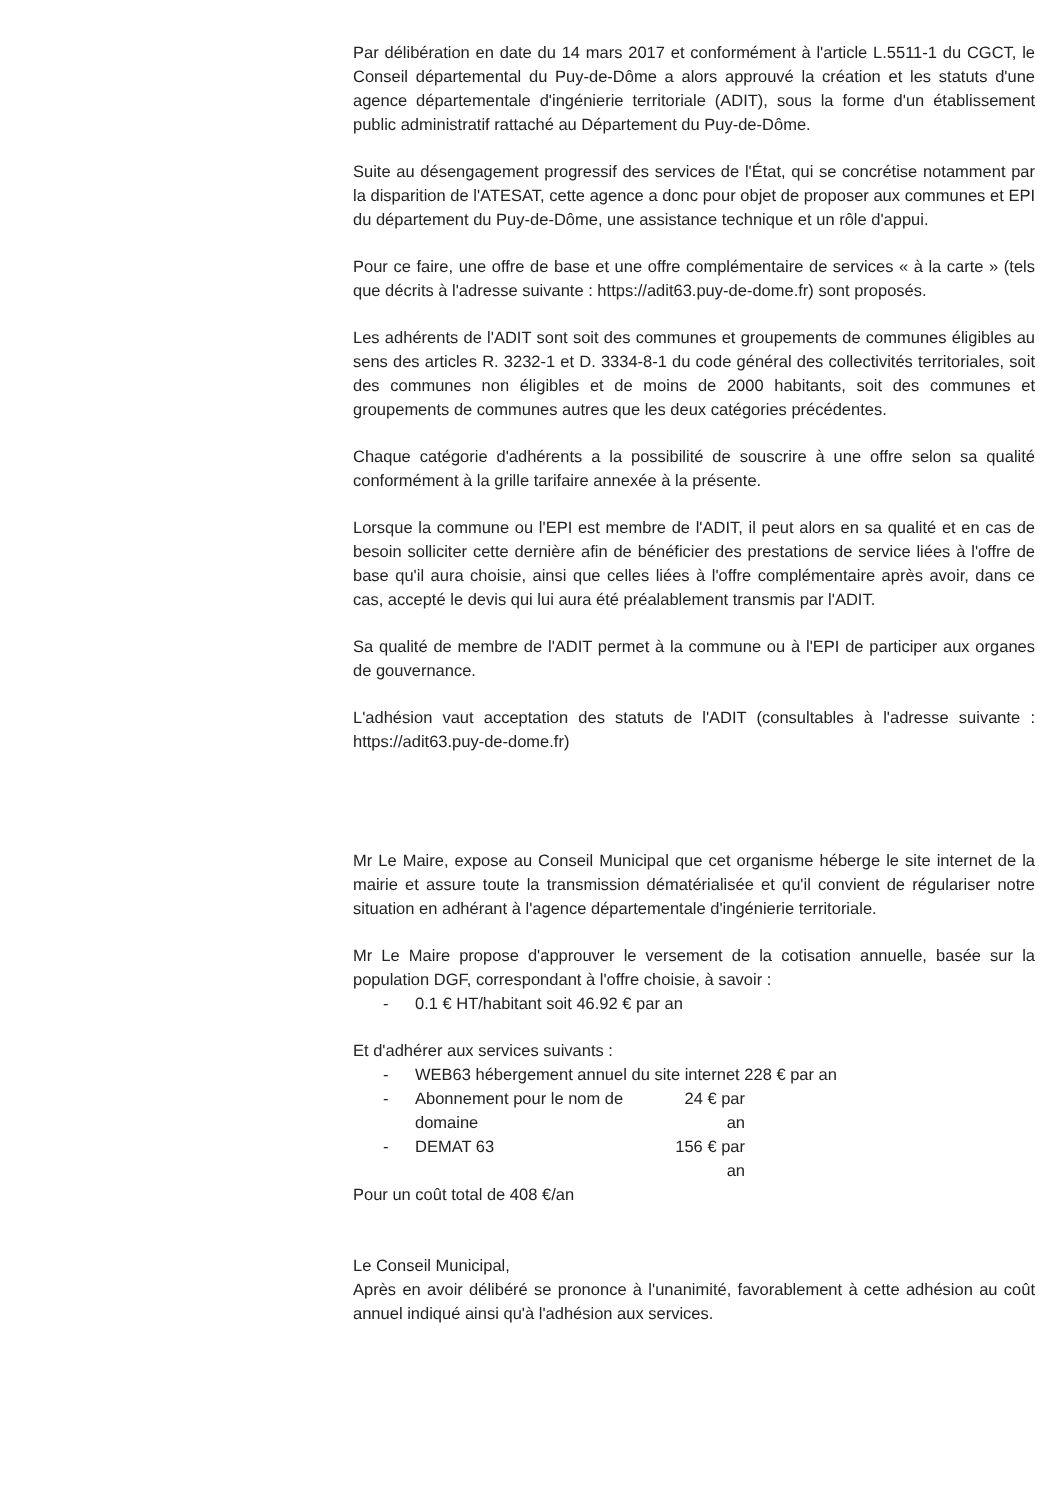Par délibération en date du 14 mars 2017 et conformément à l'article L.5511-1 du CGCT, le Conseil départemental du Puy-de-Dôme a alors approuvé la création et les statuts d'une agence départementale d'ingénierie territoriale (ADIT), sous la forme d'un établissement public administratif rattaché au Département du Puy-de-Dôme.
Suite au désengagement progressif des services de l'État, qui se concrétise notamment par la disparition de l'ATESAT, cette agence a donc pour objet de proposer aux communes et EPI du département du Puy-de-Dôme, une assistance technique et un rôle d'appui.
Pour ce faire, une offre de base et une offre complémentaire de services « à la carte » (tels que décrits à l'adresse suivante : https://adit63.puy-de-dome.fr) sont proposés.
Les adhérents de l'ADIT sont soit des communes et groupements de communes éligibles au sens des articles R. 3232-1 et D. 3334-8-1 du code général des collectivités territoriales, soit des communes non éligibles et de moins de 2000 habitants, soit des communes et groupements de communes autres que les deux catégories précédentes.
Chaque catégorie d'adhérents a la possibilité de souscrire à une offre selon sa qualité conformément à la grille tarifaire annexée à la présente.
Lorsque la commune ou l'EPI est membre de l'ADIT, il peut alors en sa qualité et en cas de besoin solliciter cette dernière afin de bénéficier des prestations de service liées à l'offre de base qu'il aura choisie, ainsi que celles liées à l'offre complémentaire après avoir, dans ce cas, accepté le devis qui lui aura été préalablement transmis par l'ADIT.
Sa qualité de membre de l'ADIT permet à la commune ou à l'EPI de participer aux organes de gouvernance.
L'adhésion vaut acceptation des statuts de l'ADIT (consultables à l'adresse suivante : https://adit63.puy-de-dome.fr)
Mr Le Maire, expose au Conseil Municipal que cet organisme héberge le site internet de la mairie et assure toute la transmission dématérialisée et qu'il convient de régulariser notre situation en adhérant à l'agence départementale d'ingénierie territoriale.
Mr Le Maire propose d'approuver le versement de la cotisation annuelle, basée sur la population DGF, correspondant à l'offre choisie, à savoir :
- 0.1 € HT/habitant soit 46.92 € par an
Et d'adhérer aux services suivants :
- WEB63 hébergement annuel du site internet 228 € par an
- Abonnement pour le nom de domaine 24 € par an
- DEMAT 63 156 € par an
Pour un coût total de 408 €/an
Le Conseil Municipal,
Après en avoir délibéré se prononce à l'unanimité, favorablement à cette adhésion au coût annuel indiqué ainsi qu'à l'adhésion aux services.